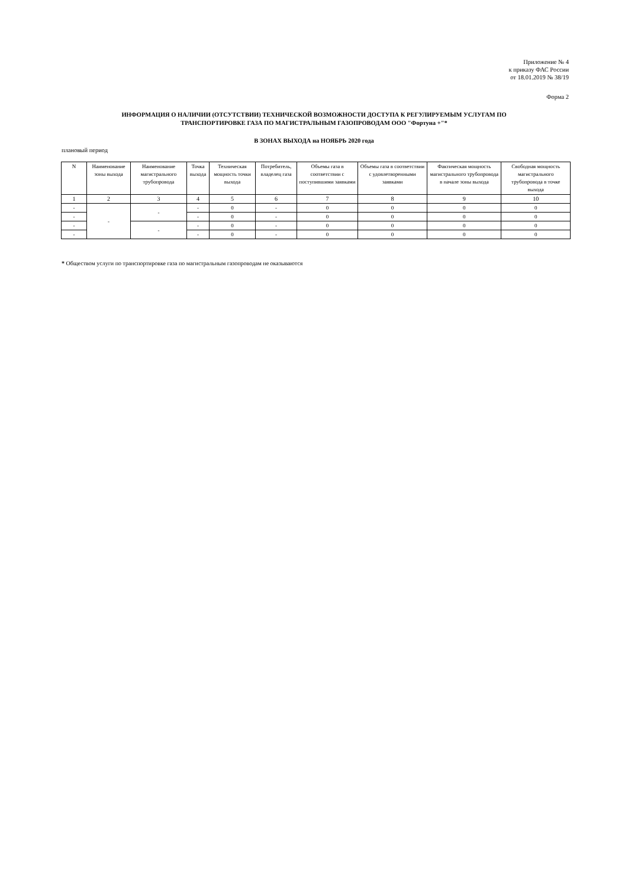Приложение № 4
к приказу ФАС России
от 18.01.2019 № 38/19
Форма 2
ИНФОРМАЦИЯ О НАЛИЧИИ (ОТСУТСТВИИ) ТЕХНИЧЕСКОЙ ВОЗМОЖНОСТИ ДОСТУПА К РЕГУЛИРУЕМЫМ УСЛУГАМ ПО
ТРАНСПОРТИРОВКЕ ГАЗА ПО МАГИСТРАЛЬНЫМ ГАЗОПРОВОДАМ ООО "Фортуна +"*
В ЗОНАХ ВЫХОДА на НОЯБРЬ 2020 года
плановый период
| N | Наименование зоны выхода | Наименование магистрального трубопровода | Точка выхода | Техническая мощность точки выхода | Потребитель, владелец газа | Объемы газа в соответствии с поступившими заявками | Объемы газа в соответствии с удовлетворенными заявками | Фактическая мощность магистрального трубопровода в начале зоны выхода | Свободная мощность магистрального трубопровода в точке выхода |
| --- | --- | --- | --- | --- | --- | --- | --- | --- | --- |
| 1 | 2 | 3 | 4 | 5 | 6 | 7 | 8 | 9 | 10 |
| - | - | - | - | 0 | - | 0 | 0 | 0 | 0 |
| - | | | - | 0 | - | 0 | 0 | 0 | 0 |
| - | | - | - | 0 | - | 0 | 0 | 0 | 0 |
| - | | | - | 0 | - | 0 | 0 | 0 | 0 |
* Обществом услуги по транспортировке газа по магистральным газопроводам не оказываются